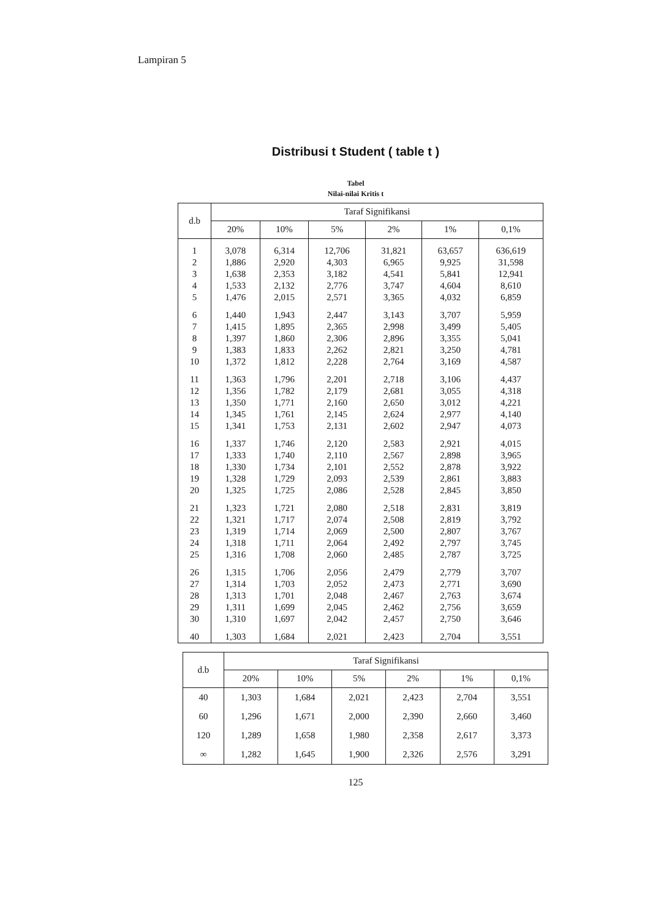Lampiran 5
Distribusi t Student ( table t )
Tabel
Nilai-nilai Kritis t
| d.b | Taraf Signifikansi | | | | | |
| --- | --- | --- | --- | --- | --- | --- |
| | 20% | 10% | 5% | 2% | 1% | 0,1% |
| 1 | 3,078 | 6,314 | 12,706 | 31,821 | 63,657 | 636,619 |
| 2 | 1,886 | 2,920 | 4,303 | 6,965 | 9,925 | 31,598 |
| 3 | 1,638 | 2,353 | 3,182 | 4,541 | 5,841 | 12,941 |
| 4 | 1,533 | 2,132 | 2,776 | 3,747 | 4,604 | 8,610 |
| 5 | 1,476 | 2,015 | 2,571 | 3,365 | 4,032 | 6,859 |
| 6 | 1,440 | 1,943 | 2,447 | 3,143 | 3,707 | 5,959 |
| 7 | 1,415 | 1,895 | 2,365 | 2,998 | 3,499 | 5,405 |
| 8 | 1,397 | 1,860 | 2,306 | 2,896 | 3,355 | 5,041 |
| 9 | 1,383 | 1,833 | 2,262 | 2,821 | 3,250 | 4,781 |
| 10 | 1,372 | 1,812 | 2,228 | 2,764 | 3,169 | 4,587 |
| 11 | 1,363 | 1,796 | 2,201 | 2,718 | 3,106 | 4,437 |
| 12 | 1,356 | 1,782 | 2,179 | 2,681 | 3,055 | 4,318 |
| 13 | 1,350 | 1,771 | 2,160 | 2,650 | 3,012 | 4,221 |
| 14 | 1,345 | 1,761 | 2,145 | 2,624 | 2,977 | 4,140 |
| 15 | 1,341 | 1,753 | 2,131 | 2,602 | 2,947 | 4,073 |
| 16 | 1,337 | 1,746 | 2,120 | 2,583 | 2,921 | 4,015 |
| 17 | 1,333 | 1,740 | 2,110 | 2,567 | 2,898 | 3,965 |
| 18 | 1,330 | 1,734 | 2,101 | 2,552 | 2,878 | 3,922 |
| 19 | 1,328 | 1,729 | 2,093 | 2,539 | 2,861 | 3,883 |
| 20 | 1,325 | 1,725 | 2,086 | 2,528 | 2,845 | 3,850 |
| 21 | 1,323 | 1,721 | 2,080 | 2,518 | 2,831 | 3,819 |
| 22 | 1,321 | 1,717 | 2,074 | 2,508 | 2,819 | 3,792 |
| 23 | 1,319 | 1,714 | 2,069 | 2,500 | 2,807 | 3,767 |
| 24 | 1,318 | 1,711 | 2,064 | 2,492 | 2,797 | 3,745 |
| 25 | 1,316 | 1,708 | 2,060 | 2,485 | 2,787 | 3,725 |
| 26 | 1,315 | 1,706 | 2,056 | 2,479 | 2,779 | 3,707 |
| 27 | 1,314 | 1,703 | 2,052 | 2,473 | 2,771 | 3,690 |
| 28 | 1,313 | 1,701 | 2,048 | 2,467 | 2,763 | 3,674 |
| 29 | 1,311 | 1,699 | 2,045 | 2,462 | 2,756 | 3,659 |
| 30 | 1,310 | 1,697 | 2,042 | 2,457 | 2,750 | 3,646 |
| 40 | 1,303 | 1,684 | 2,021 | 2,423 | 2,704 | 3,551 |
| d.b | Taraf Signifikansi | | | | | |
| --- | --- | --- | --- | --- | --- | --- |
| | 20% | 10% | 5% | 2% | 1% | 0,1% |
| 40 | 1,303 | 1,684 | 2,021 | 2,423 | 2,704 | 3,551 |
| 60 | 1,296 | 1,671 | 2,000 | 2,390 | 2,660 | 3,460 |
| 120 | 1,289 | 1,658 | 1,980 | 2,358 | 2,617 | 3,373 |
| ∞ | 1,282 | 1,645 | 1,900 | 2,326 | 2,576 | 3,291 |
125